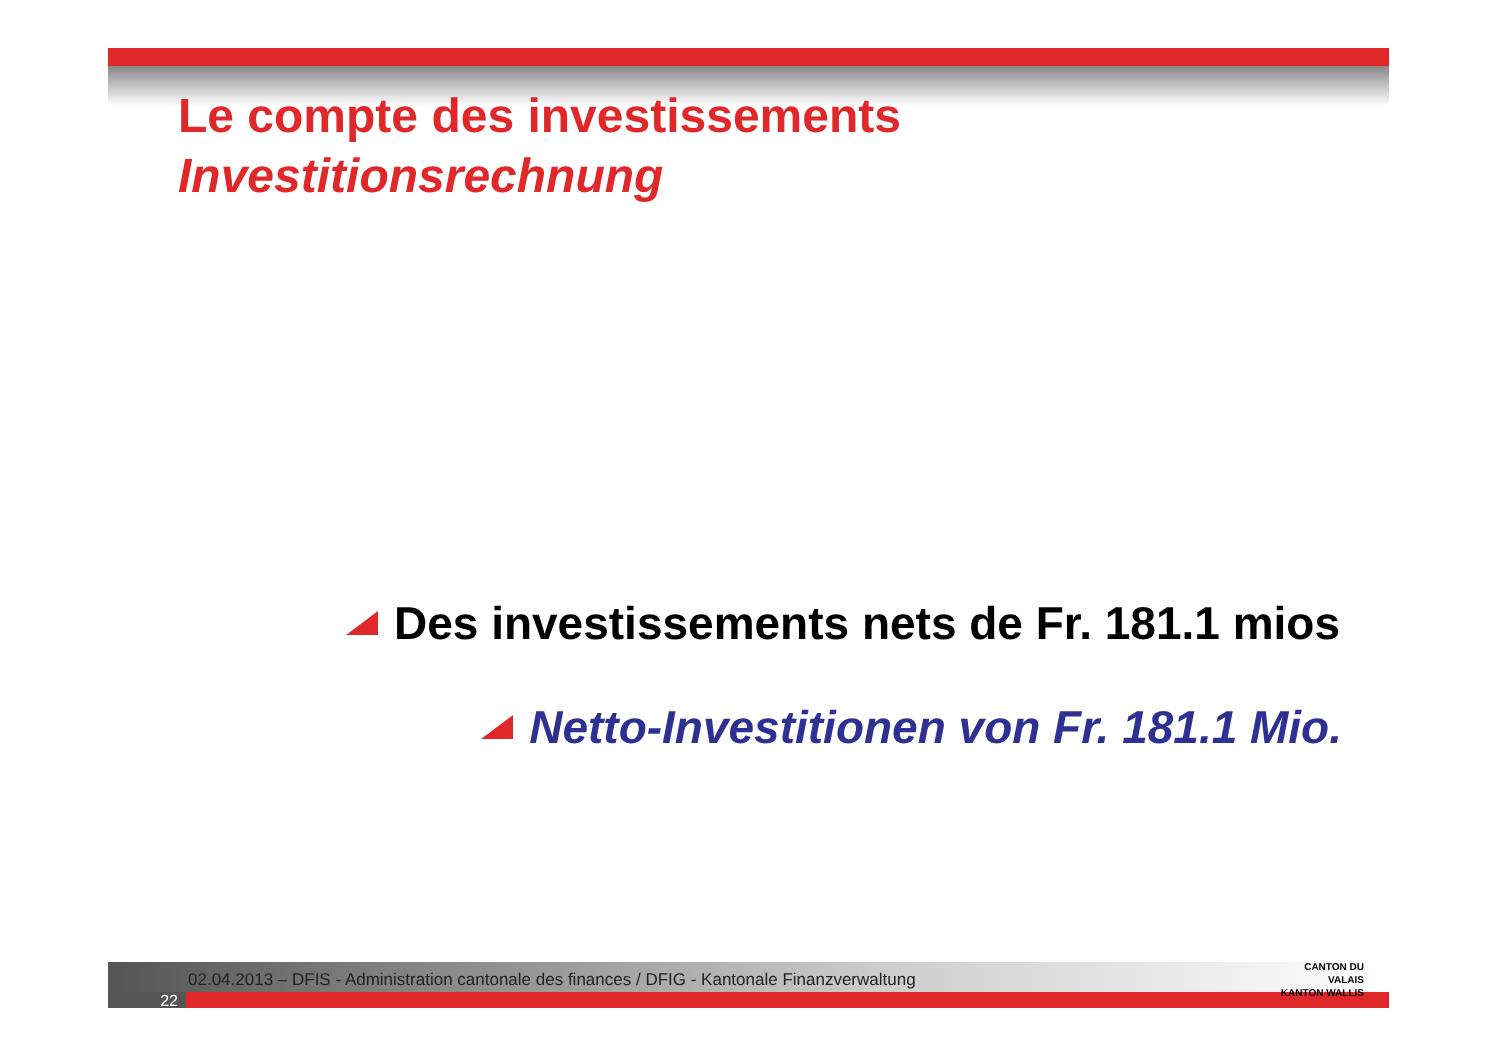Le compte des investissements
Investitionsrechnung
Des investissements nets de Fr. 181.1 mios
Netto-Investitionen von Fr. 181.1 Mio.
02.04.2013 – DFIS - Administration cantonale des finances / DFIG - Kantonale Finanzverwaltung
22
CANTON DU VALAIS
KANTON WALLIS